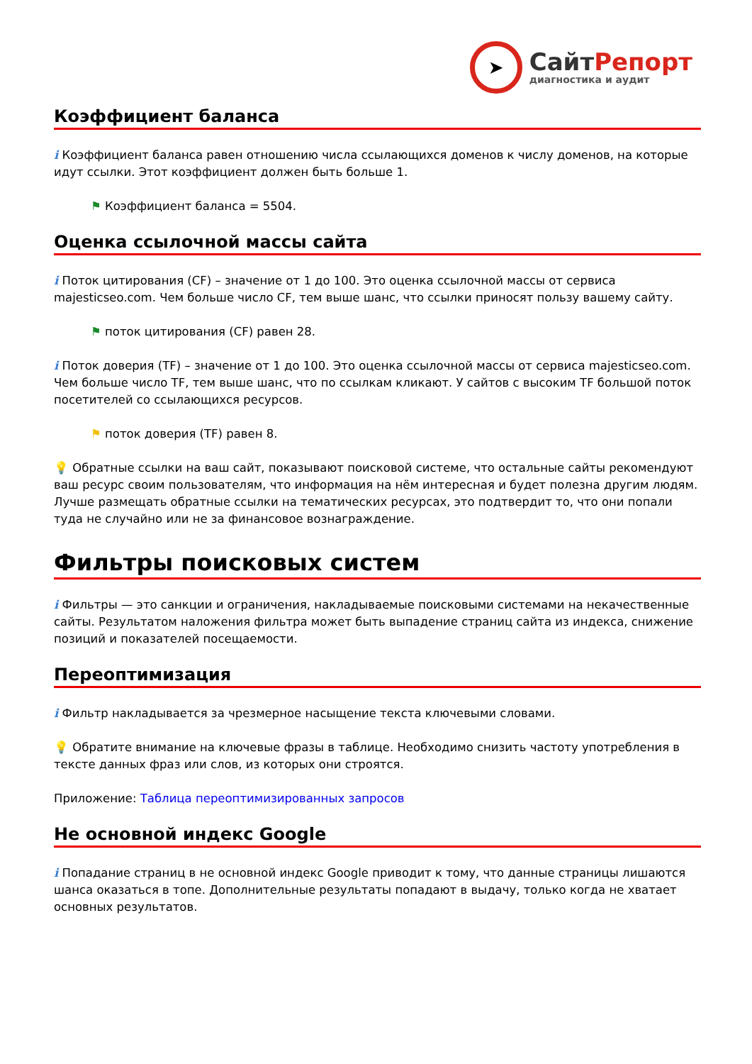➤
СайтРепорт
диагностика и аудит
Коэффициент баланса
i Коэффициент баланса равен отношению числа ссылающихся доменов к числу доменов, на которые идут ссылки. Этот коэффициент должен быть больше 1.
⚑ Коэффициент баланса = 5504.
Оценка ссылочной массы сайта
i Поток цитирования (CF) – значение от 1 до 100. Это оценка ссылочной массы от сервиса majesticseo.com. Чем больше число CF, тем выше шанс, что ссылки приносят пользу вашему сайту.
⚑ поток цитирования (CF) равен 28.
i Поток доверия (TF) – значение от 1 до 100. Это оценка ссылочной массы от сервиса majesticseo.com. Чем больше число TF, тем выше шанс, что по ссылкам кликают. У сайтов с высоким TF большой поток посетителей со ссылающихся ресурсов.
⚑ поток доверия (TF) равен 8.
💡 Обратные ссылки на ваш сайт, показывают поисковой системе, что остальные сайты рекомендуют ваш ресурс своим пользователям, что информация на нём интересная и будет полезна другим людям.
Лучше размещать обратные ссылки на тематических ресурсах, это подтвердит то, что они попали туда не случайно или не за финансовое вознаграждение.
Фильтры поисковых систем
i Фильтры — это санкции и ограничения, накладываемые поисковыми системами на некачественные сайты. Результатом наложения фильтра может быть выпадение страниц сайта из индекса, снижение позиций и показателей посещаемости.
Переоптимизация
i Фильтр накладывается за чрезмерное насыщение текста ключевыми словами.
💡 Обратите внимание на ключевые фразы в таблице. Необходимо снизить частоту употребления в тексте данных фраз или слов, из которых они строятся.
Приложение: Таблица переоптимизированных запросов
Не основной индекс Google
i Попадание страниц в не основной индекс Google приводит к тому, что данные страницы лишаются шанса оказаться в топе. Дополнительные результаты попадают в выдачу, только когда не хватает основных результатов.